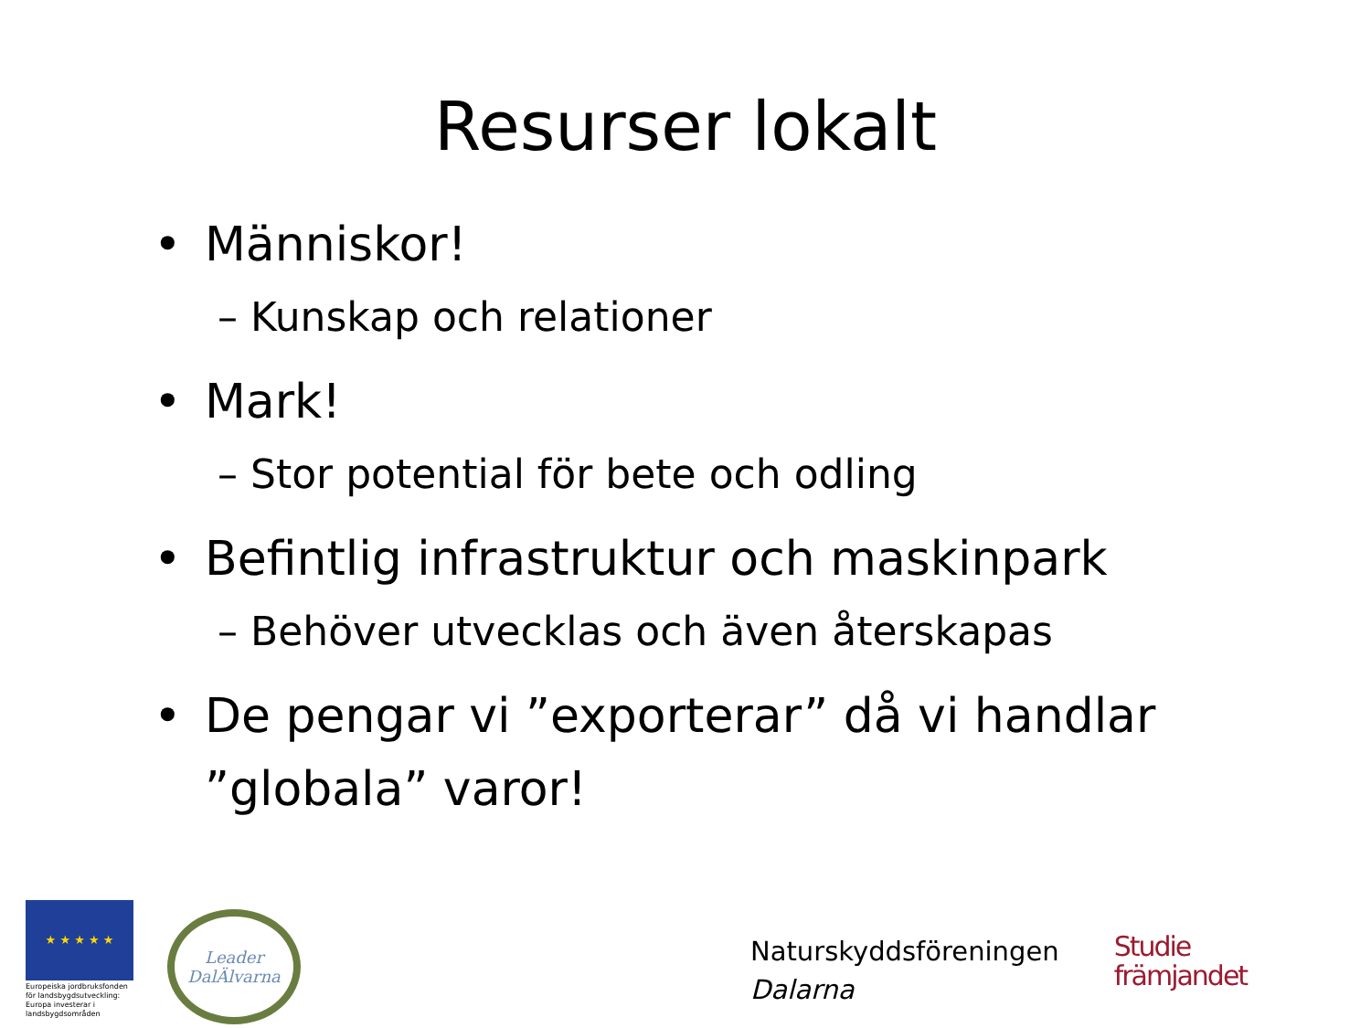Resurser lokalt
• Människor!
– Kunskap och relationer
• Mark!
– Stor potential för bete och odling
• Befintlig infrastruktur och maskinpark
– Behöver utvecklas och även återskapas
• De pengar vi ”exporterar” då vi handlar ”globala” varor!
★ ★ ★ ★ ★
Europeiska jordbruksfonden för landsbygdsutveckling: Europa investerar i landsbygdsområden
Leader
DalÄlvarna
Naturskyddsföreningen
Dalarna
Studie
främjandet